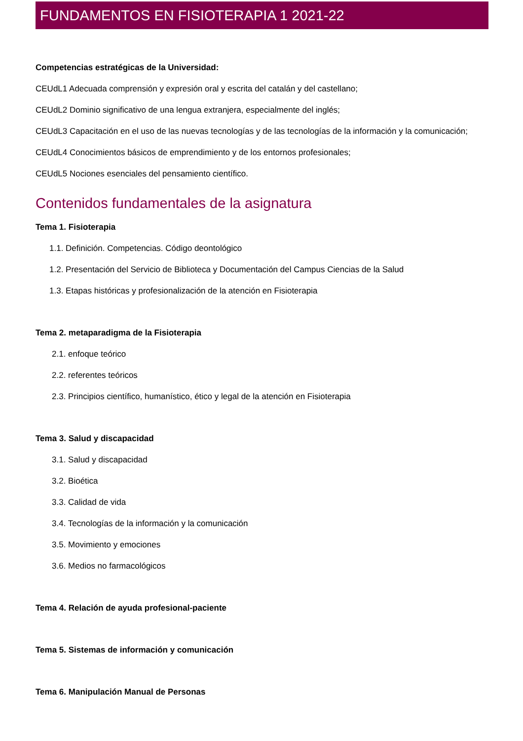FUNDAMENTOS EN FISIOTERAPIA 1 2021-22
Competencias estratégicas de la Universidad:
CEUdL1 Adecuada comprensión y expresión oral y escrita del catalán y del castellano;
CEUdL2 Dominio significativo de una lengua extranjera, especialmente del inglés;
CEUdL3 Capacitación en el uso de las nuevas tecnologías y de las tecnologías de la información y la comunicación;
CEUdL4 Conocimientos básicos de emprendimiento y de los entornos profesionales;
CEUdL5 Nociones esenciales del pensamiento científico.
Contenidos fundamentales de la asignatura
Tema 1. Fisioterapia
1.1. Definición. Competencias. Código deontológico
1.2. Presentación del Servicio de Biblioteca y Documentación del Campus Ciencias de la Salud
1.3. Etapas históricas y profesionalización de la atención en Fisioterapia
Tema 2. metaparadigma de la Fisioterapia
2.1. enfoque teórico
2.2. referentes teóricos
2.3. Principios científico, humanístico, ético y legal de la atención en Fisioterapia
Tema 3. Salud y discapacidad
3.1. Salud y discapacidad
3.2. Bioética
3.3. Calidad de vida
3.4. Tecnologías de la información y la comunicación
3.5. Movimiento y emociones
3.6. Medios no farmacológicos
Tema 4. Relación de ayuda profesional-paciente
Tema 5. Sistemas de información y comunicación
Tema 6. Manipulación Manual de Personas